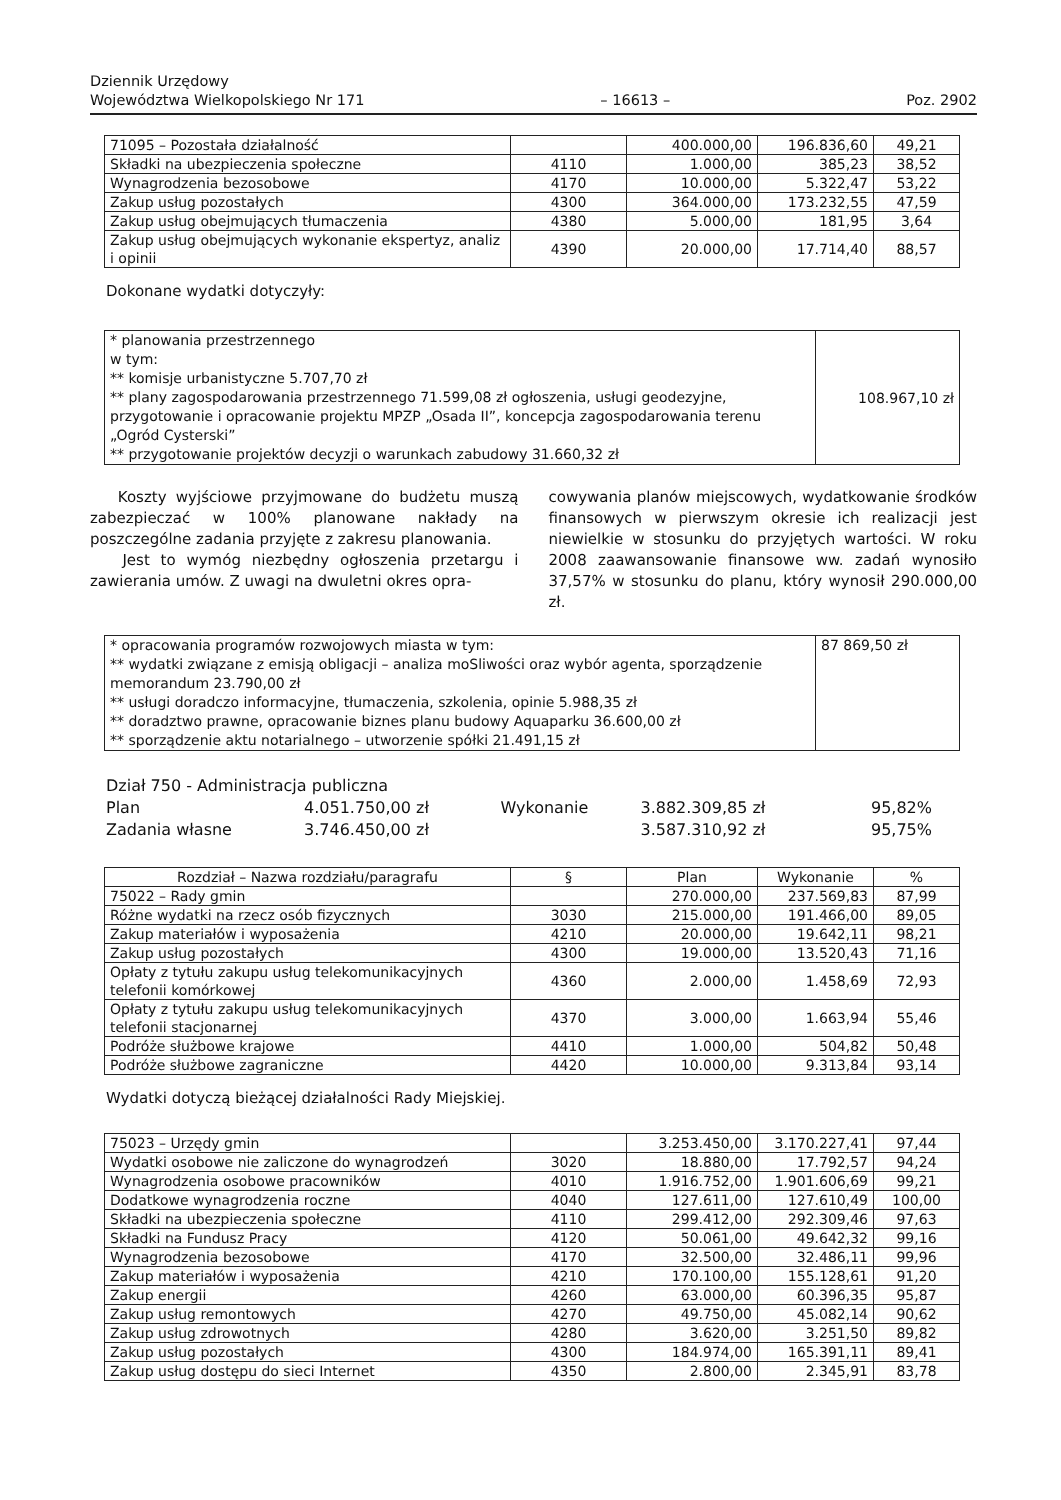Dziennik Urzędowy
Województwa Wielkopolskiego Nr 171
– 16613 –
Poz. 2902
| 71095 – Pozostała działalność | | 400.000,00 | 196.836,60 | 49,21 |
| Składki na ubezpieczenia społeczne | 4110 | 1.000,00 | 385,23 | 38,52 |
| Wynagrodzenia bezosobowe | 4170 | 10.000,00 | 5.322,47 | 53,22 |
| Zakup usług pozostałych | 4300 | 364.000,00 | 173.232,55 | 47,59 |
| Zakup usług obejmujących tłumaczenia | 4380 | 5.000,00 | 181,95 | 3,64 |
| Zakup usług obejmujących wykonanie ekspertyz, analiz i opinii | 4390 | 20.000,00 | 17.714,40 | 88,57 |
Dokonane wydatki dotyczyły:
| * planowania przestrzennego w tym: ** komisje urbanistyczne 5.707,70 zł ** plany zagospodarowania przestrzennego 71.599,08 zł ogłoszenia, usługi geodezyjne, przygotowanie i opracowanie projektu MPZP „Osada II”, koncepcja zagospodarowania terenu „Ogród Cysterski” ** przygotowanie projektów decyzji o warunkach zabudowy 31.660,32 zł | 108.967,10 zł |
Koszty wyjściowe przyjmowane do budżetu muszą zabezpieczać w 100% planowane nakłady na poszczególne zadania przyjęte z zakresu planowania.
Jest to wymóg niezbędny ogłoszenia przetargu i zawierania umów. Z uwagi na dwuletni okres opra-
cowywania planów miejscowych, wydatkowanie środków finansowych w pierwszym okresie ich realizacji jest niewielkie w stosunku do przyjętych wartości. W roku 2008 zaawansowanie finansowe ww. zadań wynosiło 37,57% w stosunku do planu, który wynosił 290.000,00 zł.
| * opracowania programów rozwojowych miasta w tym: ** wydatki związane z emisją obligacji – analiza moSliwości oraz wybór agenta, sporządzenie memorandum 23.790,00 zł ** usługi doradczo informacyjne, tłumaczenia, szkolenia, opinie 5.988,35 zł ** doradztwo prawne, opracowanie biznes planu budowy Aquaparku 36.600,00 zł ** sporządzenie aktu notarialnego – utworzenie spółki 21.491,15 zł | 87 869,50 zł |
| Dział 750 - Administracja publiczna | | | | |
| Plan | 4.051.750,00 zł | Wykonanie | 3.882.309,85 zł | 95,82% |
| Zadania własne | 3.746.450,00 zł | | 3.587.310,92 zł | 95,75% |
| Rozdział – Nazwa rozdziału/paragrafu | § | Plan | Wykonanie | % |
| --- | --- | --- | --- | --- |
| 75022 – Rady gmin | | 270.000,00 | 237.569,83 | 87,99 |
| Różne wydatki na rzecz osób fizycznych | 3030 | 215.000,00 | 191.466,00 | 89,05 |
| Zakup materiałów i wyposażenia | 4210 | 20.000,00 | 19.642,11 | 98,21 |
| Zakup usług pozostałych | 4300 | 19.000,00 | 13.520,43 | 71,16 |
| Opłaty z tytułu zakupu usług telekomunikacyjnych telefonii komórkowej | 4360 | 2.000,00 | 1.458,69 | 72,93 |
| Opłaty z tytułu zakupu usług telekomunikacyjnych telefonii stacjonarnej | 4370 | 3.000,00 | 1.663,94 | 55,46 |
| Podróże służbowe krajowe | 4410 | 1.000,00 | 504,82 | 50,48 |
| Podróże służbowe zagraniczne | 4420 | 10.000,00 | 9.313,84 | 93,14 |
Wydatki dotyczą bieżącej działalności Rady Miejskiej.
| 75023 – Urzędy gmin | | 3.253.450,00 | 3.170.227,41 | 97,44 |
| Wydatki osobowe nie zaliczone do wynagrodzeń | 3020 | 18.880,00 | 17.792,57 | 94,24 |
| Wynagrodzenia osobowe pracowników | 4010 | 1.916.752,00 | 1.901.606,69 | 99,21 |
| Dodatkowe wynagrodzenia roczne | 4040 | 127.611,00 | 127.610,49 | 100,00 |
| Składki na ubezpieczenia społeczne | 4110 | 299.412,00 | 292.309,46 | 97,63 |
| Składki na Fundusz Pracy | 4120 | 50.061,00 | 49.642,32 | 99,16 |
| Wynagrodzenia bezosobowe | 4170 | 32.500,00 | 32.486,11 | 99,96 |
| Zakup materiałów i wyposażenia | 4210 | 170.100,00 | 155.128,61 | 91,20 |
| Zakup energii | 4260 | 63.000,00 | 60.396,35 | 95,87 |
| Zakup usług remontowych | 4270 | 49.750,00 | 45.082,14 | 90,62 |
| Zakup usług zdrowotnych | 4280 | 3.620,00 | 3.251,50 | 89,82 |
| Zakup usług pozostałych | 4300 | 184.974,00 | 165.391,11 | 89,41 |
| Zakup usług dostępu do sieci Internet | 4350 | 2.800,00 | 2.345,91 | 83,78 |